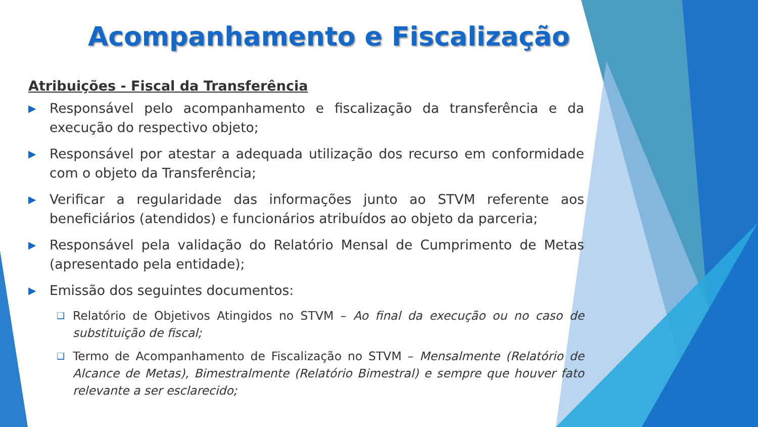Acompanhamento e Fiscalização
Atribuições - Fiscal da Transferência
▶ Responsável pelo acompanhamento e fiscalização da transferência e da execução do respectivo objeto;
▶ Responsável por atestar a adequada utilização dos recurso em conformidade com o objeto da Transferência;
▶ Verificar a regularidade das informações junto ao STVM referente aos beneficiários (atendidos) e funcionários atribuídos ao objeto da parceria;
▶ Responsável pela validação do Relatório Mensal de Cumprimento de Metas (apresentado pela entidade);
▶ Emissão dos seguintes documentos:
❑ Relatório de Objetivos Atingidos no STVM – Ao final da execução ou no caso de substituição de fiscal;
❑ Termo de Acompanhamento de Fiscalização no STVM – Mensalmente (Relatório de Alcance de Metas), Bimestralmente (Relatório Bimestral) e sempre que houver fato relevante a ser esclarecido;